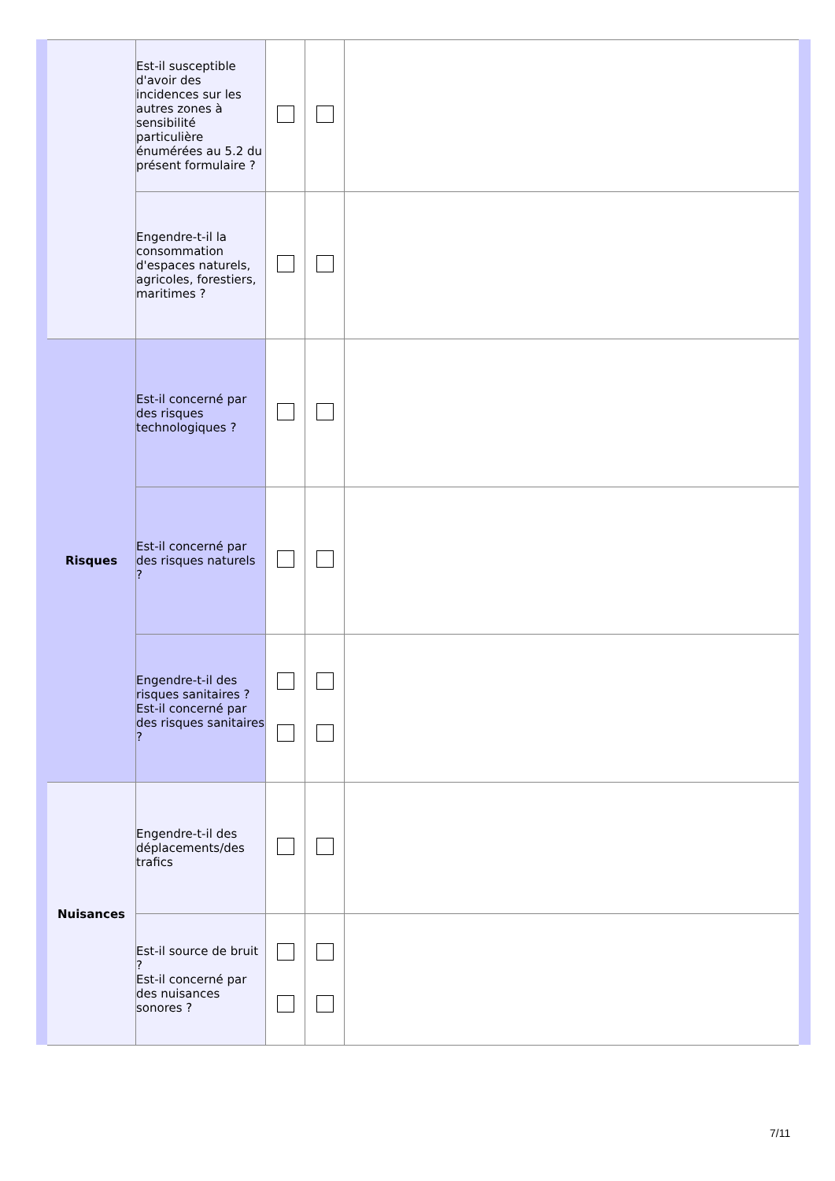| | Est-il susceptible d'avoir des incidences sur les autres zones à sensibilité particulière énumérées au 5.2 du présent formulaire ? | | | |
| | Engendre-t-il la consommation d'espaces naturels, agricoles, forestiers, maritimes ? | | | |
| Risques | Est-il concerné par des risques technologiques ? | | | |
| | Est-il concerné par des risques naturels ? | | | |
| | Engendre-t-il des risques sanitaires ? Est-il concerné par des risques sanitaires ? | | | |
| Nuisances | Engendre-t-il des déplacements/des trafics | | | |
| | Est-il source de bruit ? Est-il concerné par des nuisances sonores ? | | | |
7/11